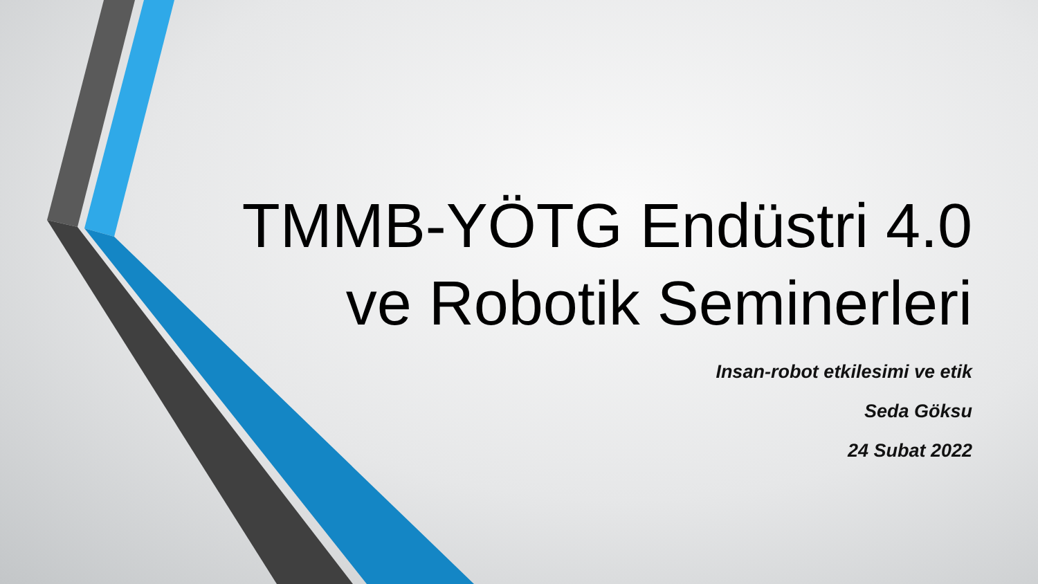TMMB-YÖTG Endüstri 4.0
ve Robotik Seminerleri
Insan-robot etkilesimi ve etik
Seda Göksu
24 Subat 2022